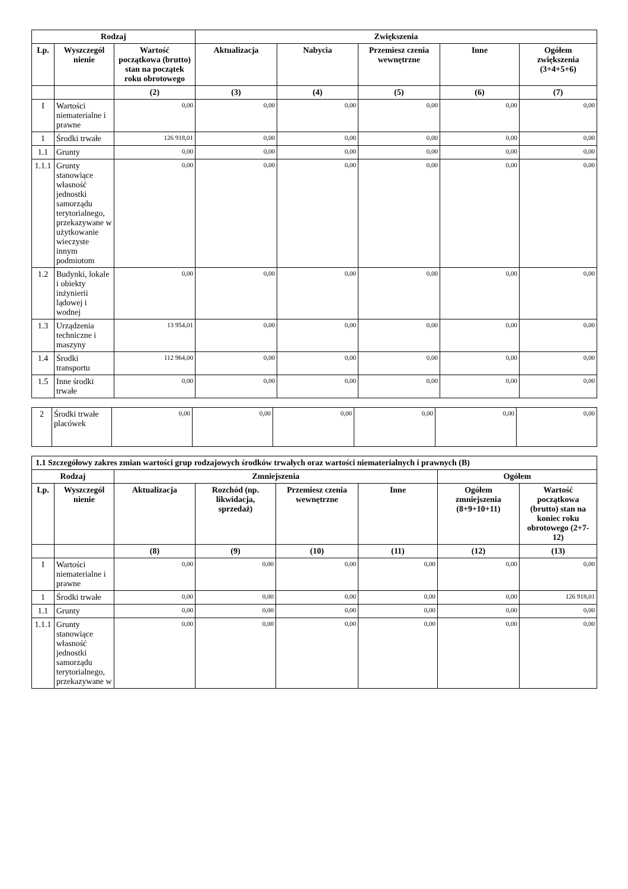| Rodzaj | | | Zwiększenia | | | | |
| --- | --- | --- | --- | --- | --- | --- | --- |
| Lp. | Wyszczegól nienie | Wartość początkowa (brutto) stan na początek roku obrotowego | Aktualizacja | Nabycia | Przemiesz czenia wewnętrzne | Inne | Ogółem zwiększenia (3+4+5+6) |
| | | (2) | (3) | (4) | (5) | (6) | (7) |
| I | Wartości niematerialne i prawne | 0,00 | 0,00 | 0,00 | 0,00 | 0,00 | 0,00 |
| 1 | Środki trwałe | 126 918,01 | 0,00 | 0,00 | 0,00 | 0,00 | 0,00 |
| 1.1 | Grunty | 0,00 | 0,00 | 0,00 | 0,00 | 0,00 | 0,00 |
| 1.1.1 | Grunty stanowiące własność jednostki samorządu terytorialnego, przekazywane w użytkowanie wieczyste innym podmiotom | 0,00 | 0,00 | 0,00 | 0,00 | 0,00 | 0,00 |
| 1.2 | Budynki, lokale i obiekty inżynierii lądowej i wodnej | 0,00 | 0,00 | 0,00 | 0,00 | 0,00 | 0,00 |
| 1.3 | Urządzenia techniczne i maszyny | 13 954,01 | 0,00 | 0,00 | 0,00 | 0,00 | 0,00 |
| 1.4 | Środki transportu | 112 964,00 | 0,00 | 0,00 | 0,00 | 0,00 | 0,00 |
| 1.5 | Inne środki trwałe | 0,00 | 0,00 | 0,00 | 0,00 | 0,00 | 0,00 |
| 2 | Środki trwałe placówek | 0,00 | 0,00 | 0,00 | 0,00 | 0,00 | 0,00 |
| 1.1 Szczegółowy zakres zmian wartości grup rodzajowych środków trwałych oraz wartości niematerialnych i prawnych (B) | | | | | | | |
| --- | --- | --- | --- | --- | --- | --- | --- |
| Rodzaj | | Zmniejszenia | | | | Ogółem | |
| Lp. | Wyszczegól nienie | Aktualizacja | Rozchód (np. likwidacja, sprzedaż) | Przemiesz czenia wewnętrzne | Inne | Ogółem zmniejszenia (8+9+10+11) | Wartość początkowa (brutto) stan na koniec roku obrotowego (2+7-12) |
| | | (8) | (9) | (10) | (11) | (12) | (13) |
| I | Wartości niematerialne i prawne | 0,00 | 0,00 | 0,00 | 0,00 | 0,00 | 0,00 |
| 1 | Środki trwałe | 0,00 | 0,00 | 0,00 | 0,00 | 0,00 | 126 918,01 |
| 1.1 | Grunty | 0,00 | 0,00 | 0,00 | 0,00 | 0,00 | 0,00 |
| 1.1.1 | Grunty stanowiące własność jednostki samorządu terytorialnego, przekazywane w | 0,00 | 0,00 | 0,00 | 0,00 | 0,00 | 0,00 |